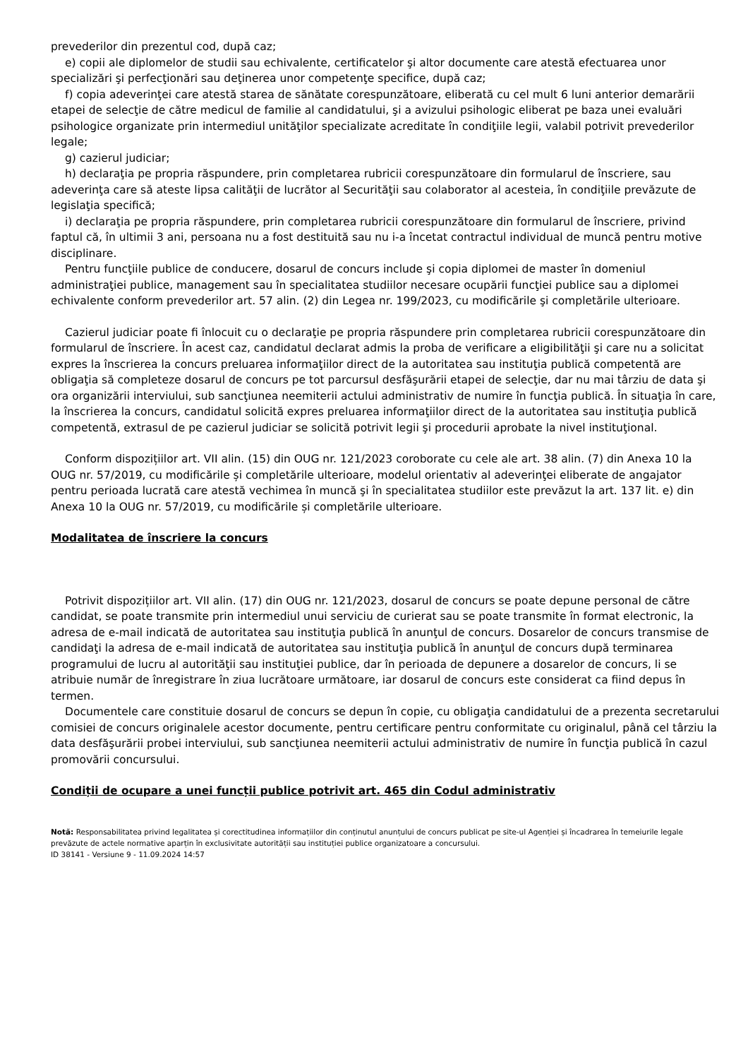prevederilor din prezentul cod, după caz;
e) copii ale diplomelor de studii sau echivalente, certificatelor şi altor documente care atestă efectuarea unor specializări şi perfecţionări sau deţinerea unor competenţe specifice, după caz;
f) copia adeverinţei care atestă starea de sănătate corespunzătoare, eliberată cu cel mult 6 luni anterior demarării etapei de selecţie de către medicul de familie al candidatului, şi a avizului psihologic eliberat pe baza unei evaluări psihologice organizate prin intermediul unităţilor specializate acreditate în condiţiile legii, valabil potrivit prevederilor legale;
g) cazierul judiciar;
h) declaraţia pe propria răspundere, prin completarea rubricii corespunzătoare din formularul de înscriere, sau adeverinţa care să ateste lipsa calităţii de lucrător al Securităţii sau colaborator al acesteia, în condiţiile prevăzute de legislaţia specifică;
i) declaraţia pe propria răspundere, prin completarea rubricii corespunzătoare din formularul de înscriere, privind faptul că, în ultimii 3 ani, persoana nu a fost destituită sau nu i-a încetat contractul individual de muncă pentru motive disciplinare.
Pentru funcţiile publice de conducere, dosarul de concurs include şi copia diplomei de master în domeniul administraţiei publice, management sau în specialitatea studiilor necesare ocupării funcţiei publice sau a diplomei echivalente conform prevederilor art. 57 alin. (2) din Legea nr. 199/2023, cu modificările şi completările ulterioare.
Cazierul judiciar poate fi înlocuit cu o declaraţie pe propria răspundere prin completarea rubricii corespunzătoare din formularul de înscriere. În acest caz, candidatul declarat admis la proba de verificare a eligibilităţii şi care nu a solicitat expres la înscrierea la concurs preluarea informaţiilor direct de la autoritatea sau instituţia publică competentă are obligaţia să completeze dosarul de concurs pe tot parcursul desfăşurării etapei de selecţie, dar nu mai târziu de data şi ora organizării interviului, sub sancţiunea neemiterii actului administrativ de numire în funcţia publică. În situaţia în care, la înscrierea la concurs, candidatul solicită expres preluarea informaţiilor direct de la autoritatea sau instituţia publică competentă, extrasul de pe cazierul judiciar se solicită potrivit legii şi procedurii aprobate la nivel instituţional.
Conform dispozițiilor art. VII alin. (15) din OUG nr. 121/2023 coroborate cu cele ale art. 38 alin. (7) din Anexa 10 la OUG nr. 57/2019, cu modificările și completările ulterioare, modelul orientativ al adeverinţei eliberate de angajator pentru perioada lucrată care atestă vechimea în muncă şi în specialitatea studiilor este prevăzut la art. 137 lit. e) din Anexa 10 la OUG nr. 57/2019, cu modificările și completările ulterioare.
Modalitatea de înscriere la concurs
Potrivit dispozițiilor art. VII alin. (17) din OUG nr. 121/2023, dosarul de concurs se poate depune personal de către candidat, se poate transmite prin intermediul unui serviciu de curierat sau se poate transmite în format electronic, la adresa de e-mail indicată de autoritatea sau instituţia publică în anunţul de concurs. Dosarelor de concurs transmise de candidaţi la adresa de e-mail indicată de autoritatea sau instituţia publică în anunţul de concurs după terminarea programului de lucru al autorităţii sau instituţiei publice, dar în perioada de depunere a dosarelor de concurs, li se atribuie număr de înregistrare în ziua lucrătoare următoare, iar dosarul de concurs este considerat ca fiind depus în termen.
Documentele care constituie dosarul de concurs se depun în copie, cu obligaţia candidatului de a prezenta secretarului comisiei de concurs originalele acestor documente, pentru certificare pentru conformitate cu originalul, până cel târziu la data desfăşurării probei interviului, sub sancţiunea neemiterii actului administrativ de numire în funcţia publică în cazul promovării concursului.
Condiții de ocupare a unei funcții publice potrivit art. 465 din Codul administrativ
Notă: Responsabilitatea privind legalitatea și corectitudinea informațiilor din conținutul anunțului de concurs publicat pe site-ul Agenției și încadrarea în temeiurile legale prevăzute de actele normative aparțin în exclusivitate autorității sau instituției publice organizatoare a concursului.
ID 38141 - Versiune 9 - 11.09.2024 14:57